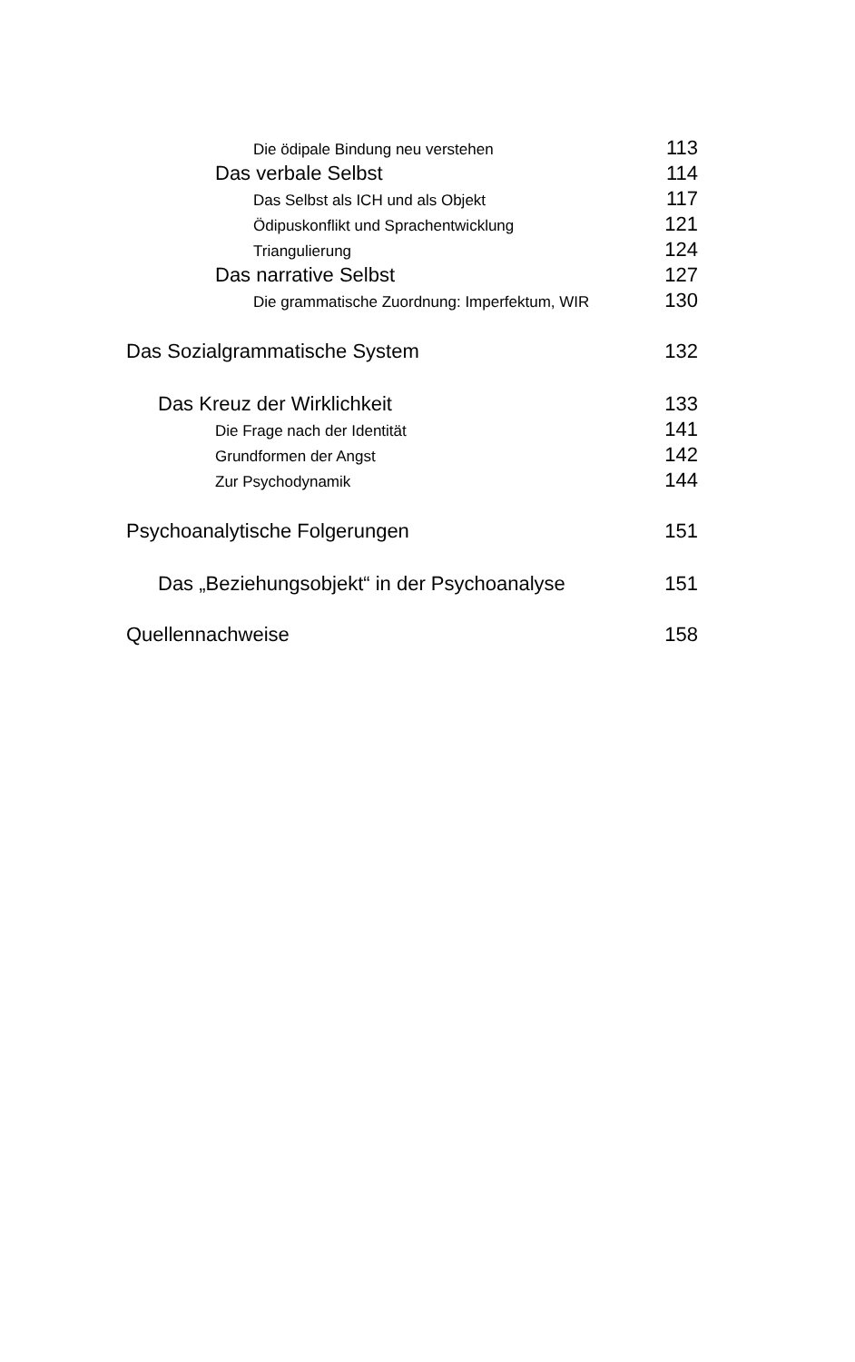Die ödipale Bindung neu verstehen 113
Das verbale Selbst 114
Das Selbst als ICH und als Objekt 117
Ödipuskonflikt und Sprachentwicklung 121
Triangulierung 124
Das narrative Selbst 127
Die grammatische Zuordnung: Imperfektum, WIR 130
Das Sozialgrammatische System 132
Das Kreuz der Wirklichkeit 133
Die Frage nach der Identität 141
Grundformen der Angst 142
Zur Psychodynamik 144
Psychoanalytische Folgerungen 151
Das „Beziehungsobjekt“ in der Psychoanalyse 151
Quellennachweise 158